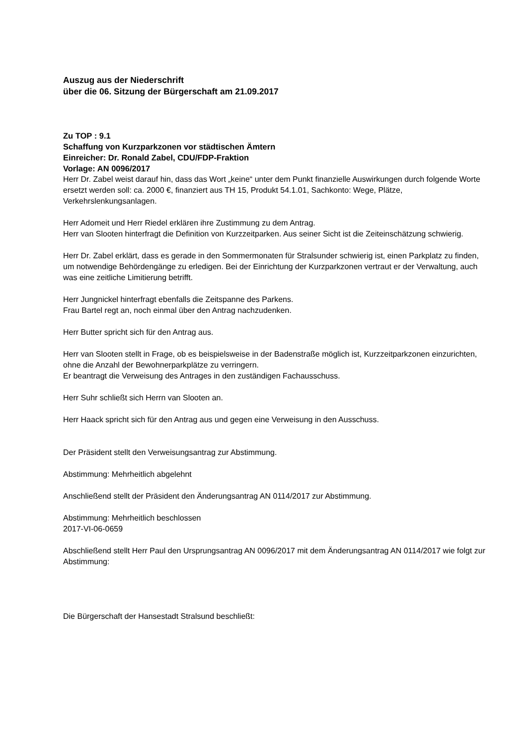Auszug aus der Niederschrift
über die 06. Sitzung der Bürgerschaft am 21.09.2017
Zu TOP : 9.1
Schaffung von Kurzparkzonen vor städtischen Ämtern
Einreicher: Dr. Ronald Zabel, CDU/FDP-Fraktion
Vorlage: AN 0096/2017
Herr Dr. Zabel weist darauf hin, dass das Wort „keine“ unter dem Punkt finanzielle Auswirkungen durch folgende Worte ersetzt werden soll: ca. 2000 €, finanziert aus TH 15, Produkt 54.1.01, Sachkonto: Wege, Plätze, Verkehrslenkungsanlagen.
Herr Adomeit und Herr Riedel erklären ihre Zustimmung zu dem Antrag.
Herr van Slooten hinterfragt die Definition von Kurzzeitparken. Aus seiner Sicht ist die Zeiteinschätzung schwierig.
Herr Dr. Zabel erklärt, dass es gerade in den Sommermonaten für Stralsunder schwierig ist, einen Parkplatz zu finden, um notwendige Behördengänge zu erledigen. Bei der Einrichtung der Kurzparkzonen vertraut er der Verwaltung, auch was eine zeitliche Limitierung betrifft.
Herr Jungnickel hinterfragt ebenfalls die Zeitspanne des Parkens.
Frau Bartel regt an, noch einmal über den Antrag nachzudenken.
Herr Butter spricht sich für den Antrag aus.
Herr van Slooten stellt in Frage, ob es beispielsweise in der Badenstraße möglich ist, Kurzzeitparkzonen einzurichten, ohne die Anzahl der Bewohnerparkplätze zu verringern.
Er beantragt die Verweisung des Antrages in den zuständigen Fachausschuss.
Herr Suhr schließt sich Herrn van Slooten an.
Herr Haack spricht sich für den Antrag aus und gegen eine Verweisung in den Ausschuss.
Der Präsident stellt den Verweisungsantrag zur Abstimmung.
Abstimmung: Mehrheitlich abgelehnt
Anschließend stellt der Präsident den Änderungsantrag AN 0114/2017 zur Abstimmung.
Abstimmung: Mehrheitlich beschlossen
2017-VI-06-0659
Abschließend stellt Herr Paul den Ursprungsantrag AN 0096/2017 mit dem Änderungsantrag AN 0114/2017 wie folgt zur Abstimmung:
Die Bürgerschaft der Hansestadt Stralsund beschließt: